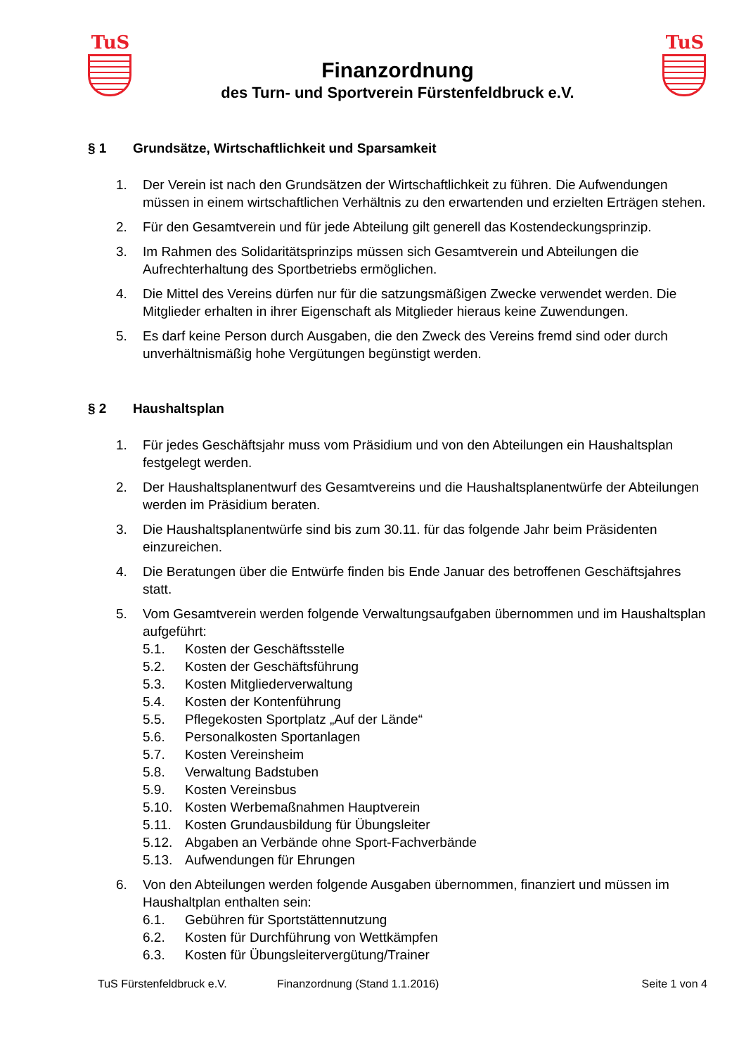TuS
Finanzordnung
des Turn- und Sportverein Fürstenfeldbruck e.V.
TuS
§ 1 Grundsätze, Wirtschaftlichkeit und Sparsamkeit
1. Der Verein ist nach den Grundsätzen der Wirtschaftlichkeit zu führen. Die Aufwendungen müssen in einem wirtschaftlichen Verhältnis zu den erwartenden und erzielten Erträgen stehen.
2. Für den Gesamtverein und für jede Abteilung gilt generell das Kostendeckungsprinzip.
3. Im Rahmen des Solidaritätsprinzips müssen sich Gesamtverein und Abteilungen die Aufrechterhaltung des Sportbetriebs ermöglichen.
4. Die Mittel des Vereins dürfen nur für die satzungsmäßigen Zwecke verwendet werden. Die Mitglieder erhalten in ihrer Eigenschaft als Mitglieder hieraus keine Zuwendungen.
5. Es darf keine Person durch Ausgaben, die den Zweck des Vereins fremd sind oder durch unverhältnismäßig hohe Vergütungen begünstigt werden.
§ 2 Haushaltsplan
1. Für jedes Geschäftsjahr muss vom Präsidium und von den Abteilungen ein Haushaltsplan festgelegt werden.
2. Der Haushaltsplanentwurf des Gesamtvereins und die Haushaltsplanentwürfe der Abteilungen werden im Präsidium beraten.
3. Die Haushaltsplanentwürfe sind bis zum 30.11. für das folgende Jahr beim Präsidenten einzureichen.
4. Die Beratungen über die Entwürfe finden bis Ende Januar des betroffenen Geschäftsjahres statt.
5. Vom Gesamtverein werden folgende Verwaltungsaufgaben übernommen und im Haushaltsplan aufgeführt:
5.1. Kosten der Geschäftsstelle
5.2. Kosten der Geschäftsführung
5.3. Kosten Mitgliederverwaltung
5.4. Kosten der Kontenführung
5.5. Pflegekosten Sportplatz „Auf der Lände“
5.6. Personalkosten Sportanlagen
5.7. Kosten Vereinsheim
5.8. Verwaltung Badstuben
5.9. Kosten Vereinsbus
5.10. Kosten Werbemaßnahmen Hauptverein
5.11. Kosten Grundausbildung für Übungsleiter
5.12. Abgaben an Verbände ohne Sport-Fachverbände
5.13. Aufwendungen für Ehrungen
6. Von den Abteilungen werden folgende Ausgaben übernommen, finanziert und müssen im Haushaltplan enthalten sein:
6.1. Gebühren für Sportstättennutzung
6.2. Kosten für Durchführung von Wettkämpfen
6.3. Kosten für Übungsleitervergütung/Trainer
TuS Fürstenfeldbruck e.V. Finanzordnung (Stand 1.1.2016) Seite 1 von 4